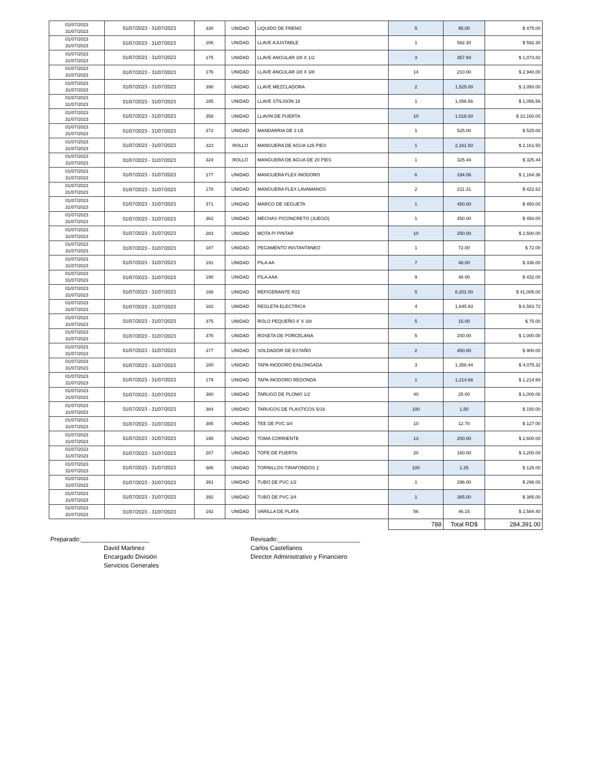| 01/07/2023 31/07/2023 | 01/07/2023 - 31/07/2023 | 338 | UNIDAD | LIQUIDO DE FRENO | 5 | 95.00 | $ 475.00 |
| 01/07/2023 31/07/2023 | 01/07/2023 - 31/07/2023 | 206 | UNIDAD | LLAVE AJUSTABLE | 1 | 592.30 | $ 592.30 |
| 01/07/2023 31/07/2023 | 01/07/2023 - 31/07/2023 | 175 | UNIDAD | LLAVE ANGULAR 3/8 X 1/2 | 3 | 357.94 | $ 1,073.82 |
| 01/07/2023 31/07/2023 | 01/07/2023 - 31/07/2023 | 176 | UNIDAD | LLAVE ANGULAR 3/8 X 3/8 | 14 | 210.00 | $ 2,940.00 |
| 01/07/2023 31/07/2023 | 01/07/2023 - 31/07/2023 | 396 | UNIDAD | LLAVE MEZCLADORA | 2 | 1,525.00 | $ 3,050.00 |
| 01/07/2023 31/07/2023 | 01/07/2023 - 31/07/2023 | 185 | UNIDAD | LLAVE STILISON 18 | 1 | 1,056.56 | $ 1,056.56 |
| 01/07/2023 31/07/2023 | 01/07/2023 - 31/07/2023 | 358 | UNIDAD | LLAVIN DE PUERTA | 10 | 1,016.00 | $ 10,160.00 |
| 01/07/2023 31/07/2023 | 01/07/2023 - 31/07/2023 | 372 | UNIDAD | MANDARRIA DE 3 LB | 1 | 525.00 | $ 525.00 |
| 01/07/2023 31/07/2023 | 01/07/2023 - 31/07/2023 | 323 | ROLLO | MANGUERA DE AGUA 125 PIES | 1 | 2,161.50 | $ 2,161.50 |
| 01/07/2023 31/07/2023 | 01/07/2023 - 31/07/2023 | 324 | ROLLO | MANGUERA DE AGUA DE 20 PIES | 1 | 325.44 | $ 325.44 |
| 01/07/2023 31/07/2023 | 01/07/2023 - 31/07/2023 | 177 | UNIDAD | MANGUERA FLEX INODORO | 6 | 194.06 | $ 1,164.36 |
| 01/07/2023 31/07/2023 | 01/07/2023 - 31/07/2023 | 178 | UNIDAD | MANGUERA FLEX LAVAMANOS | 2 | 211.31 | $ 422.62 |
| 01/07/2023 31/07/2023 | 01/07/2023 - 31/07/2023 | 371 | UNIDAD | MARCO DE SEGUETA | 1 | 450.00 | $ 450.00 |
| 01/07/2023 31/07/2023 | 01/07/2023 - 31/07/2023 | 362 | UNIDAD | MECHAS P/CONCRETO (JUEGO) | 1 | 450.00 | $ 450.00 |
| 01/07/2023 31/07/2023 | 01/07/2023 - 31/07/2023 | 283 | UNIDAD | MOTA P/ PINTAR | 10 | 250.00 | $ 2,500.00 |
| 01/07/2023 31/07/2023 | 01/07/2023 - 31/07/2023 | 187 | UNIDAD | PEGAMENTO INSTANTANEO | 1 | 72.00 | $ 72.00 |
| 01/07/2023 31/07/2023 | 01/07/2023 - 31/07/2023 | 191 | UNIDAD | PILA AA | 7 | 48.00 | $ 336.00 |
| 01/07/2023 31/07/2023 | 01/07/2023 - 31/07/2023 | 190 | UNIDAD | PILA AAA | 9 | 48.00 | $ 432.00 |
| 01/07/2023 31/07/2023 | 01/07/2023 - 31/07/2023 | 188 | UNIDAD | REFIGERANTE R22 | 5 | 8,201.00 | $ 41,005.00 |
| 01/07/2023 31/07/2023 | 01/07/2023 - 31/07/2023 | 182 | UNIDAD | REGLETA ELECTRICA | 4 | 1,645.93 | $ 6,583.72 |
| 01/07/2023 31/07/2023 | 01/07/2023 - 31/07/2023 | 375 | UNIDAD | ROLO PEQUEÑO 4' X 3/8 | 5 | 15.00 | $ 75.00 |
| 01/07/2023 31/07/2023 | 01/07/2023 - 31/07/2023 | 376 | UNIDAD | ROSETA DE PORCELANA | 5 | 200.00 | $ 1,000.00 |
| 01/07/2023 31/07/2023 | 01/07/2023 - 31/07/2023 | 377 | UNIDAD | SOLDADOR DE ESTAÑO | 2 | 450.00 | $ 900.00 |
| 01/07/2023 31/07/2023 | 01/07/2023 - 31/07/2023 | 180 | UNIDAD | TAPA INODORO ENLONGADA | 3 | 1,358.44 | $ 4,075.32 |
| 01/07/2023 31/07/2023 | 01/07/2023 - 31/07/2023 | 179 | UNIDAD | TAPA INODORO REDONDA | 1 | 1,214.68 | $ 1,214.68 |
| 01/07/2023 31/07/2023 | 01/07/2023 - 31/07/2023 | 380 | UNIDAD | TARUGO DE PLOMO 1/2 | 40 | 25.00 | $ 1,000.00 |
| 01/07/2023 31/07/2023 | 01/07/2023 - 31/07/2023 | 384 | UNIDAD | TARUGOS DE PLASTICOS 5/16 | 100 | 1.50 | $ 150.00 |
| 01/07/2023 31/07/2023 | 01/07/2023 - 31/07/2023 | 385 | UNIDAD | TEE DE PVC 3/4 | 10 | 12.70 | $ 127.00 |
| 01/07/2023 31/07/2023 | 01/07/2023 - 31/07/2023 | 195 | UNIDAD | TOMA CORRIENTE | 13 | 200.00 | $ 2,600.00 |
| 01/07/2023 31/07/2023 | 01/07/2023 - 31/07/2023 | 287 | UNIDAD | TOPE DE PUERTA | 20 | 160.00 | $ 3,200.00 |
| 01/07/2023 31/07/2023 | 01/07/2023 - 31/07/2023 | 386 | UNIDAD | TORNILLOS TIRAFONDOS 1' | 100 | 1.25 | $ 125.00 |
| 01/07/2023 31/07/2023 | 01/07/2023 - 31/07/2023 | 391 | UNIDAD | TUBO DE PVC 1/2 | 1 | 296.00 | $ 296.00 |
| 01/07/2023 31/07/2023 | 01/07/2023 - 31/07/2023 | 392 | UNIDAD | TUBO DE PVC 3/4 | 1 | 385.00 | $ 385.00 |
| 01/07/2023 31/07/2023 | 01/07/2023 - 31/07/2023 | 192 | UNIDAD | VARILLA DE PLATA | 56 | 46.15 | $ 2,584.40 |
| | | | | | 788 | Total RD$ | 284,391.00 |
Preparado:____________________
David Martinez
Encargado División
Servicios Generales
Revisado:________________________
Carlos Castellanos
Director Administrativo y Financiero